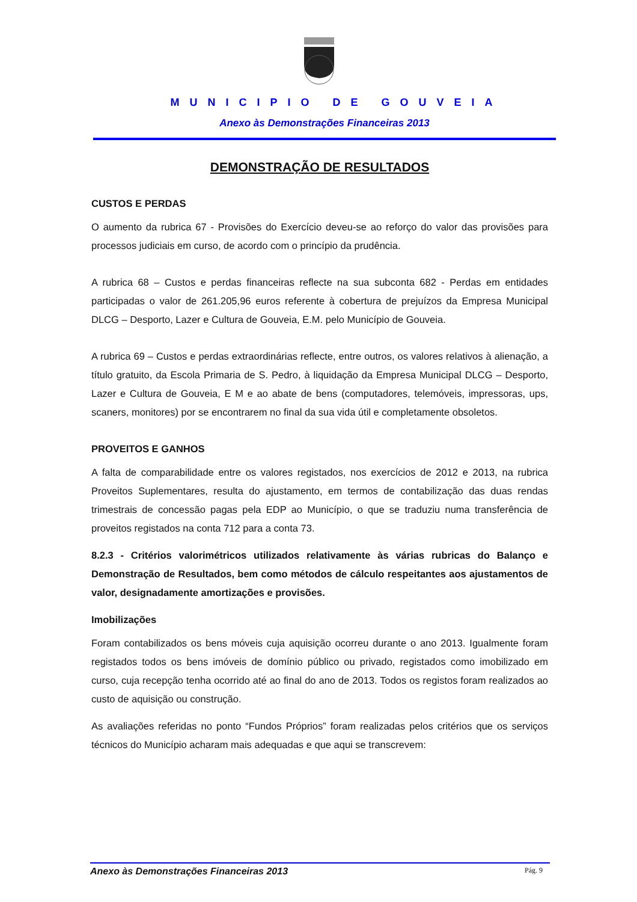MUNICIPIO DE GOUVEIA
Anexo às Demonstrações Financeiras 2013
DEMONSTRAÇÃO DE RESULTADOS
CUSTOS E PERDAS
O aumento da rubrica 67 - Provisões do Exercício deveu-se ao reforço do valor das provisões para processos judiciais em curso, de acordo com o princípio da prudência.
A rubrica 68 – Custos e perdas financeiras reflecte na sua subconta 682 - Perdas em entidades participadas o valor de 261.205,96 euros referente à cobertura de prejuízos da Empresa Municipal DLCG – Desporto, Lazer e Cultura de Gouveia, E.M. pelo Município de Gouveia.
A rubrica 69 – Custos e perdas extraordinárias reflecte, entre outros, os valores relativos à alienação, a título gratuito, da Escola Primaria de S. Pedro, à liquidação da Empresa Municipal DLCG – Desporto, Lazer e Cultura de Gouveia, E M e ao abate de bens (computadores, telemóveis, impressoras, ups, scaners, monitores) por se encontrarem no final da sua vida útil e completamente obsoletos.
PROVEITOS E GANHOS
A falta de comparabilidade entre os valores registados, nos exercícios de 2012 e 2013, na rubrica Proveitos Suplementares, resulta do ajustamento, em termos de contabilização das duas rendas trimestrais de concessão pagas pela EDP ao Município, o que se traduziu numa transferência de proveitos registados na conta 712 para a conta 73.
8.2.3 - Critérios valorimétricos utilizados relativamente às várias rubricas do Balanço e Demonstração de Resultados, bem como métodos de cálculo respeitantes aos ajustamentos de valor, designadamente amortizações e provisões.
Imobilizações
Foram contabilizados os bens móveis cuja aquisição ocorreu durante o ano 2013. Igualmente foram registados todos os bens imóveis de domínio público ou privado, registados como imobilizado em curso, cuja recepção tenha ocorrido até ao final do ano de 2013. Todos os registos foram realizados ao custo de aquisição ou construção.
As avaliações referidas no ponto “Fundos Próprios” foram realizadas pelos critérios que os serviços técnicos do Município acharam mais adequadas e que aqui se transcrevem:
Anexo às Demonstrações Financeiras 2013 Pág. 9